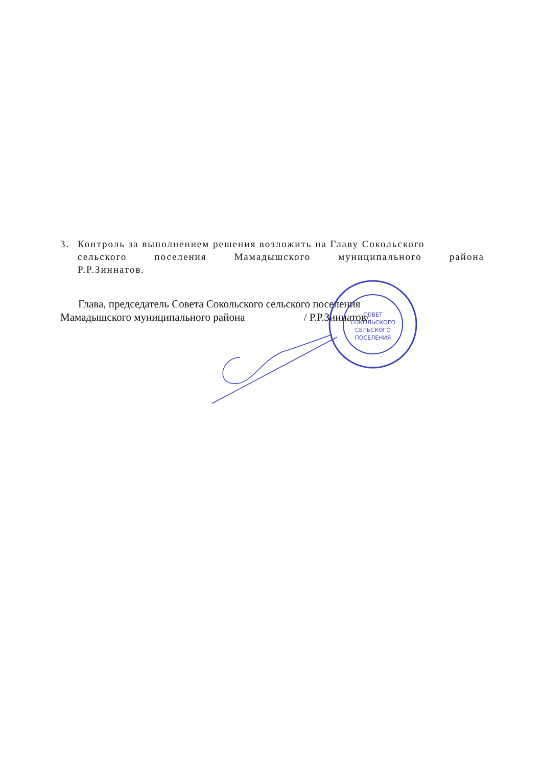3. Контроль за выполнением решения возложить на Главу Сокольского
сельского поселения Мамадышского муниципального района
Р.Р.Зиннатов.
Глава, председатель Совета Сокольского сельского поселения
Мамадышского муниципального района / Р.Р.Зиннатов/
СОВЕТ
СОКОЛЬСКОГО
СЕЛЬСКОГО
ПОСЕЛЕНИЯ